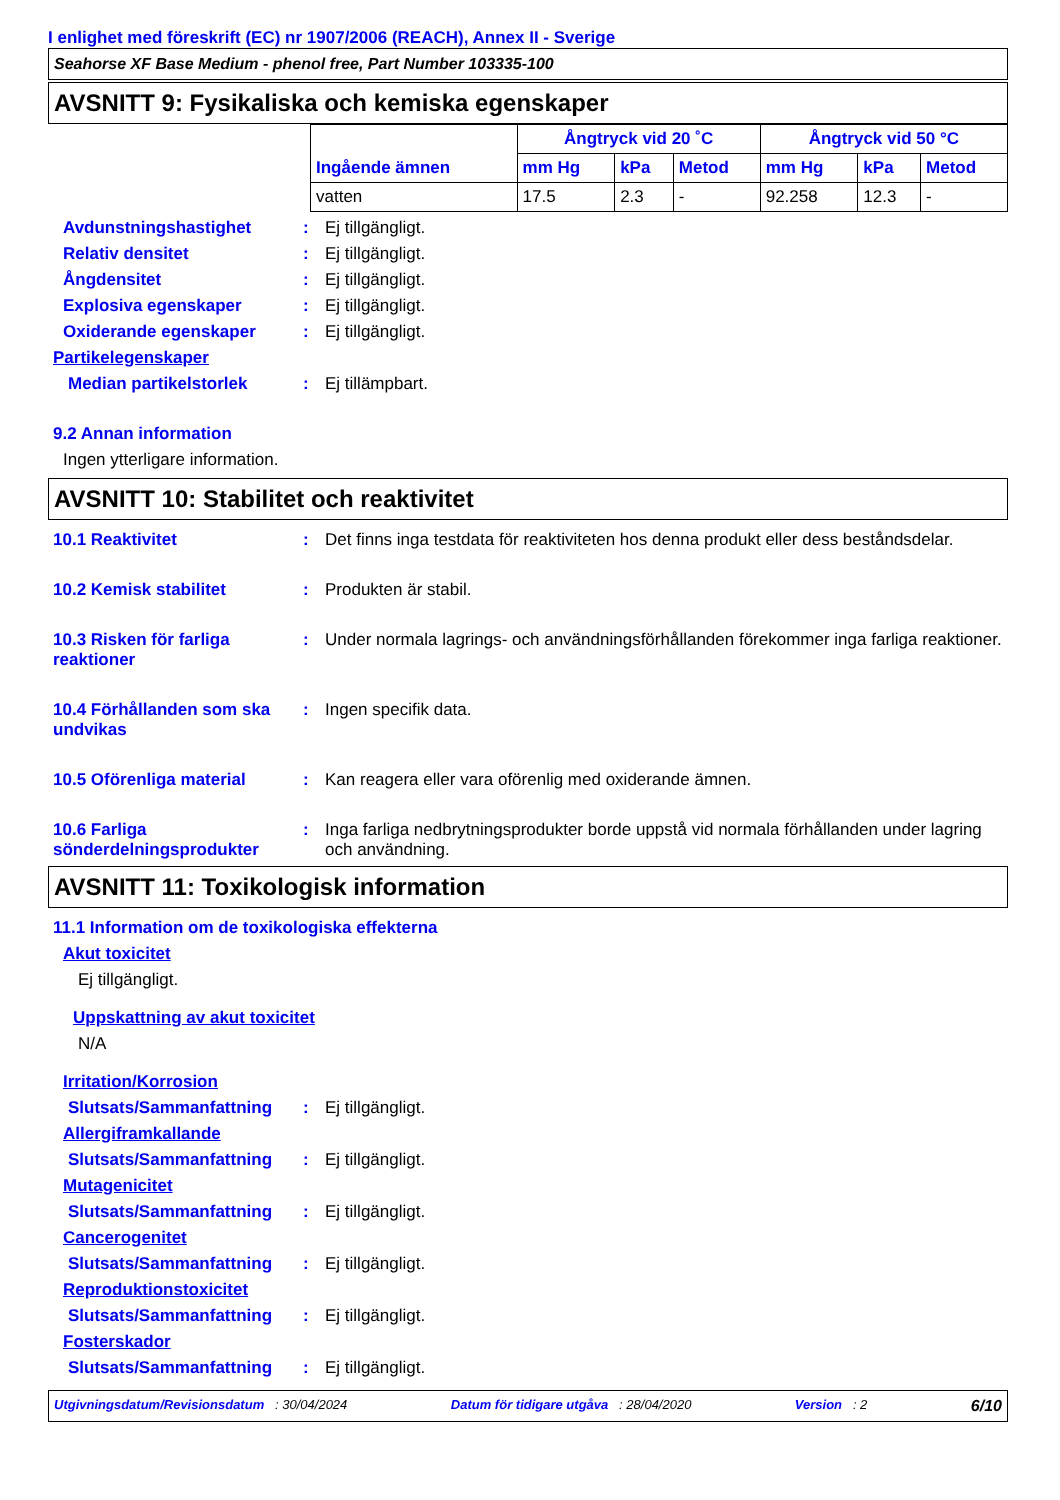I enlighet med föreskrift (EC) nr 1907/2006 (REACH), Annex II - Sverige
Seahorse XF Base Medium - phenol free, Part Number 103335-100
AVSNITT 9: Fysikaliska och kemiska egenskaper
| Ingående ämnen | Ångtryck vid 20 ˚C | | | Ångtryck vid 50 °C | | |
| --- | --- | --- | --- | --- | --- | --- |
| | mm Hg | kPa | Metod | mm Hg | kPa | Metod |
| vatten | 17.5 | 2.3 | - | 92.258 | 12.3 | - |
Avdunstningshastighet : Ej tillgängligt.
Relativ densitet : Ej tillgängligt.
Ångdensitet : Ej tillgängligt.
Explosiva egenskaper : Ej tillgängligt.
Oxiderande egenskaper : Ej tillgängligt.
Partikelegenskaper
Median partikelstorlek : Ej tillämpbart.
9.2 Annan information
Ingen ytterligare information.
AVSNITT 10: Stabilitet och reaktivitet
10.1 Reaktivitet : Det finns inga testdata för reaktiviteten hos denna produkt eller dess beståndsdelar.
10.2 Kemisk stabilitet : Produkten är stabil.
10.3 Risken för farliga reaktioner
: Under normala lagrings- och användningsförhållanden förekommer inga farliga reaktioner.
10.4 Förhållanden som ska undvikas
: Ingen specifik data.
10.5 Oförenliga material : Kan reagera eller vara oförenlig med oxiderande ämnen.
10.6 Farliga sönderdelningsprodukter
: Inga farliga nedbrytningsprodukter borde uppstå vid normala förhållanden under lagring och användning.
AVSNITT 11: Toxikologisk information
11.1 Information om de toxikologiska effekterna
Akut toxicitet
Ej tillgängligt.
Uppskattning av akut toxicitet
N/A
Irritation/Korrosion
Slutsats/Sammanfattning : Ej tillgängligt.
Allergiframkallande
Slutsats/Sammanfattning : Ej tillgängligt.
Mutagenicitet
Slutsats/Sammanfattning : Ej tillgängligt.
Cancerogenitet
Slutsats/Sammanfattning : Ej tillgängligt.
Reproduktionstoxicitet
Slutsats/Sammanfattning : Ej tillgängligt.
Fosterskador
Slutsats/Sammanfattning : Ej tillgängligt.
Utgivningsdatum/Revisionsdatum : 30/04/2024 Datum för tidigare utgåva : 28/04/2020 Version : 2 6/10